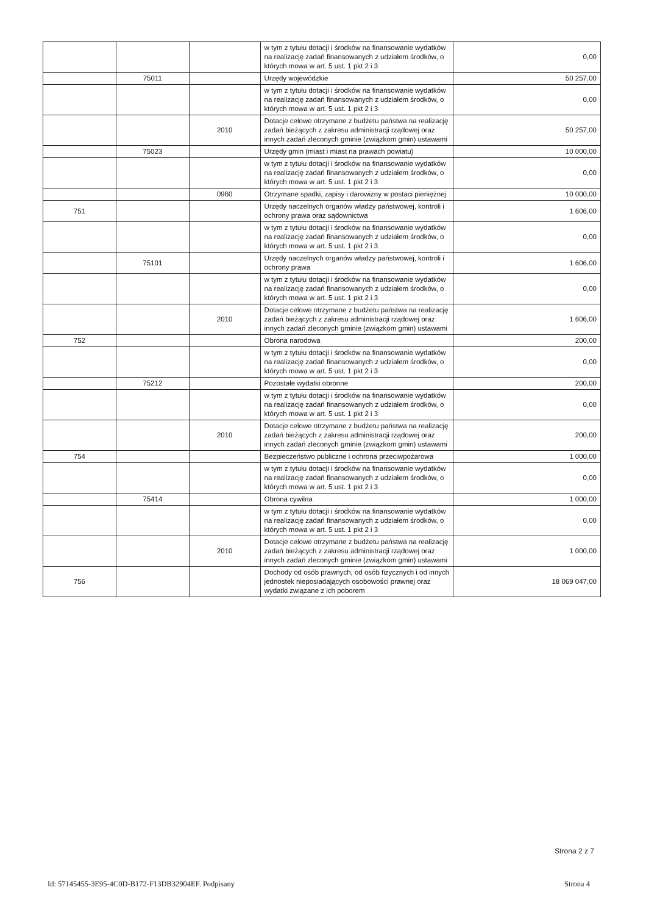| | | | w tym z tytułu dotacji i środków na finansowanie wydatków na realizację zadań finansowanych z udziałem środków, o których mowa w art. 5 ust. 1 pkt 2 i 3 | 0,00 |
| | 75011 | | Urzędy wojewódzkie | 50 257,00 |
| | | | w tym z tytułu dotacji i środków na finansowanie wydatków na realizację zadań finansowanych z udziałem środków, o których mowa w art. 5 ust. 1 pkt 2 i 3 | 0,00 |
| | | 2010 | Dotacje celowe otrzymane z budżetu państwa na realizację zadań bieżących z zakresu administracji rządowej oraz innych zadań zleconych gminie (związkom gmin) ustawami | 50 257,00 |
| | 75023 | | Urzędy gmin (miast i miast na prawach powiatu) | 10 000,00 |
| | | | w tym z tytułu dotacji i środków na finansowanie wydatków na realizację zadań finansowanych z udziałem środków, o których mowa w art. 5 ust. 1 pkt 2 i 3 | 0,00 |
| | | 0960 | Otrzymane spadki, zapisy i darowizny w postaci pieniężnej | 10 000,00 |
| 751 | | | Urzędy naczelnych organów władzy państwowej, kontroli i ochrony prawa oraz sądownictwa | 1 606,00 |
| | | | w tym z tytułu dotacji i środków na finansowanie wydatków na realizację zadań finansowanych z udziałem środków, o których mowa w art. 5 ust. 1 pkt 2 i 3 | 0,00 |
| | 75101 | | Urzędy naczelnych organów władzy państwowej, kontroli i ochrony prawa | 1 606,00 |
| | | | w tym z tytułu dotacji i środków na finansowanie wydatków na realizację zadań finansowanych z udziałem środków, o których mowa w art. 5 ust. 1 pkt 2 i 3 | 0,00 |
| | | 2010 | Dotacje celowe otrzymane z budżetu państwa na realizację zadań bieżących z zakresu administracji rządowej oraz innych zadań zleconych gminie (związkom gmin) ustawami | 1 606,00 |
| 752 | | | Obrona narodowa | 200,00 |
| | | | w tym z tytułu dotacji i środków na finansowanie wydatków na realizację zadań finansowanych z udziałem środków, o których mowa w art. 5 ust. 1 pkt 2 i 3 | 0,00 |
| | 75212 | | Pozostałe wydatki obronne | 200,00 |
| | | | w tym z tytułu dotacji i środków na finansowanie wydatków na realizację zadań finansowanych z udziałem środków, o których mowa w art. 5 ust. 1 pkt 2 i 3 | 0,00 |
| | | 2010 | Dotacje celowe otrzymane z budżetu państwa na realizację zadań bieżących z zakresu administracji rządowej oraz innych zadań zleconych gminie (związkom gmin) ustawami | 200,00 |
| 754 | | | Bezpieczeństwo publiczne i ochrona przeciwpożarowa | 1 000,00 |
| | | | w tym z tytułu dotacji i środków na finansowanie wydatków na realizację zadań finansowanych z udziałem środków, o których mowa w art. 5 ust. 1 pkt 2 i 3 | 0,00 |
| | 75414 | | Obrona cywilna | 1 000,00 |
| | | | w tym z tytułu dotacji i środków na finansowanie wydatków na realizację zadań finansowanych z udziałem środków, o których mowa w art. 5 ust. 1 pkt 2 i 3 | 0,00 |
| | | 2010 | Dotacje celowe otrzymane z budżetu państwa na realizację zadań bieżących z zakresu administracji rządowej oraz innych zadań zleconych gminie (związkom gmin) ustawami | 1 000,00 |
| 756 | | | Dochody od osób prawnych, od osób fizycznych i od innych jednostek nieposiadających osobowości prawnej oraz wydatki związane z ich poborem | 18 069 047,00 |
Strona 2 z 7
Id: 57145455-3E95-4C0D-B172-F13DB32904EF. Podpisany Strona 4